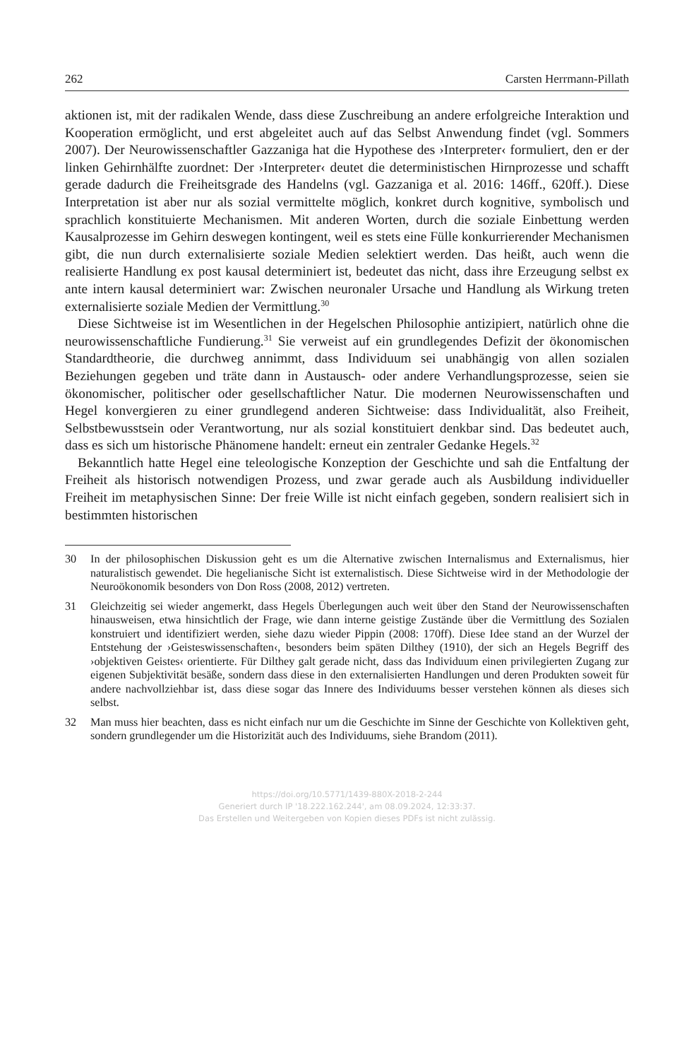262 Carsten Herrmann-Pillath
aktionen ist, mit der radikalen Wende, dass diese Zuschreibung an andere erfolgreiche Interaktion und Kooperation ermöglicht, und erst abgeleitet auch auf das Selbst Anwendung findet (vgl. Sommers 2007). Der Neurowissenschaftler Gazzaniga hat die Hypothese des ›Interpreter‹ formuliert, den er der linken Gehirnhälfte zuordnet: Der ›Interpreter‹ deutet die deterministischen Hirnprozesse und schafft gerade dadurch die Freiheitsgrade des Handelns (vgl. Gazzaniga et al. 2016: 146ff., 620ff.). Diese Interpretation ist aber nur als sozial vermittelte möglich, konkret durch kognitive, symbolisch und sprachlich konstituierte Mechanismen. Mit anderen Worten, durch die soziale Einbettung werden Kausalprozesse im Gehirn deswegen kontingent, weil es stets eine Fülle konkurrierender Mechanismen gibt, die nun durch externalisierte soziale Medien selektiert werden. Das heißt, auch wenn die realisierte Handlung ex post kausal determiniert ist, bedeutet das nicht, dass ihre Erzeugung selbst ex ante intern kausal determiniert war: Zwischen neuronaler Ursache und Handlung als Wirkung treten externalisierte soziale Medien der Vermittlung.<sup>30</sup>
Diese Sichtweise ist im Wesentlichen in der Hegelschen Philosophie antizipiert, natürlich ohne die neurowissenschaftliche Fundierung.<sup>31</sup> Sie verweist auf ein grundlegendes Defizit der ökonomischen Standardtheorie, die durchweg annimmt, dass Individuum sei unabhängig von allen sozialen Beziehungen gegeben und träte dann in Austausch- oder andere Verhandlungsprozesse, seien sie ökonomischer, politischer oder gesellschaftlicher Natur. Die modernen Neurowissenschaften und Hegel konvergieren zu einer grundlegend anderen Sichtweise: dass Individualität, also Freiheit, Selbstbewusstsein oder Verantwortung, nur als sozial konstituiert denkbar sind. Das bedeutet auch, dass es sich um historische Phänomene handelt: erneut ein zentraler Gedanke Hegels.<sup>32</sup>
Bekanntlich hatte Hegel eine teleologische Konzeption der Geschichte und sah die Entfaltung der Freiheit als historisch notwendigen Prozess, und zwar gerade auch als Ausbildung individueller Freiheit im metaphysischen Sinne: Der freie Wille ist nicht einfach gegeben, sondern realisiert sich in bestimmten historischen
30 In der philosophischen Diskussion geht es um die Alternative zwischen Internalismus and Externalismus, hier naturalistisch gewendet. Die hegelianische Sicht ist externalistisch. Diese Sichtweise wird in der Methodologie der Neuroökonomik besonders von Don Ross (2008, 2012) vertreten.
31 Gleichzeitig sei wieder angemerkt, dass Hegels Überlegungen auch weit über den Stand der Neurowissenschaften hinausweisen, etwa hinsichtlich der Frage, wie dann interne geistige Zustände über die Vermittlung des Sozialen konstruiert und identifiziert werden, siehe dazu wieder Pippin (2008: 170ff). Diese Idee stand an der Wurzel der Entstehung der ›Geisteswissenschaften‹, besonders beim späten Dilthey (1910), der sich an Hegels Begriff des ›objektiven Geistes‹ orientierte. Für Dilthey galt gerade nicht, dass das Individuum einen privilegierten Zugang zur eigenen Subjektivität besäße, sondern dass diese in den externalisierten Handlungen und deren Produkten soweit für andere nachvollziehbar ist, dass diese sogar das Innere des Individuums besser verstehen können als dieses sich selbst.
32 Man muss hier beachten, dass es nicht einfach nur um die Geschichte im Sinne der Geschichte von Kollektiven geht, sondern grundlegender um die Historizität auch des Individuums, siehe Brandom (2011).
https://doi.org/10.5771/1439-880X-2018-2-244
Generiert durch IP '18.222.162.244', am 08.09.2024, 12:33:37.
Das Erstellen und Weitergeben von Kopien dieses PDFs ist nicht zulässig.